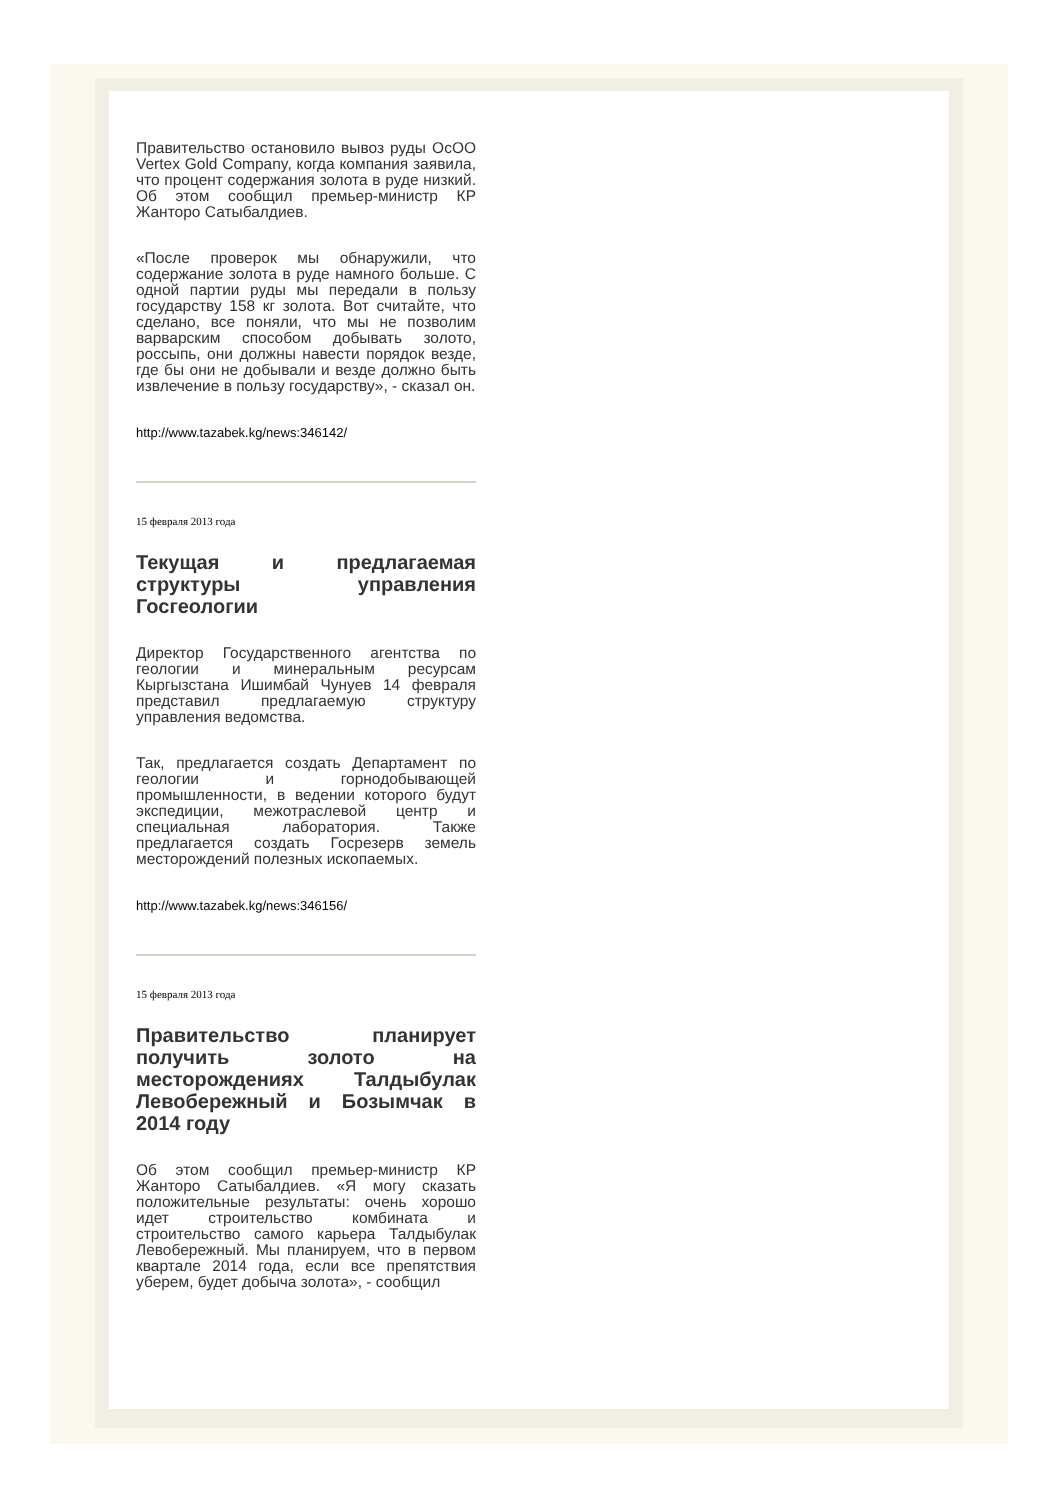Правительство остановило вывоз руды ОсОО Vertex Gold Company, когда компания заявила, что процент содержания золота в руде низкий. Об этом сообщил премьер-министр КР Жанторо Сатыбалдиев.
«После проверок мы обнаружили, что содержание золота в руде намного больше. С одной партии руды мы передали в пользу государству 158 кг золота. Вот считайте, что сделано, все поняли, что мы не позволим варварским способом добывать золото, россыпь, они должны навести порядок везде, где бы они не добывали и везде должно быть извлечение в пользу государству», - сказал он.
http://www.tazabek.kg/news:346142/
15 февраля 2013 года
Текущая и предлагаемая структуры управления Госгеологии
Директор Государственного агентства по геологии и минеральным ресурсам Кыргызстана Ишимбай Чунуев 14 февраля представил предлагаемую структуру управления ведомства.
Так, предлагается создать Департамент по геологии и горнодобывающей промышленности, в ведении которого будут экспедиции, межотраслевой центр и специальная лаборатория. Также предлагается создать Госрезерв земель месторождений полезных ископаемых.
http://www.tazabek.kg/news:346156/
15 февраля 2013 года
Правительство планирует получить золото на месторождениях Талдыбулак Левобережный и Бозымчак в 2014 году
Об этом сообщил премьер-министр КР Жанторо Сатыбалдиев. «Я могу сказать положительные результаты: очень хорошо идет строительство комбината и строительство самого карьера Талдыбулак Левобережный. Мы планируем, что в первом квартале 2014 года, если все препятствия уберем, будет добыча золота», - сообщил